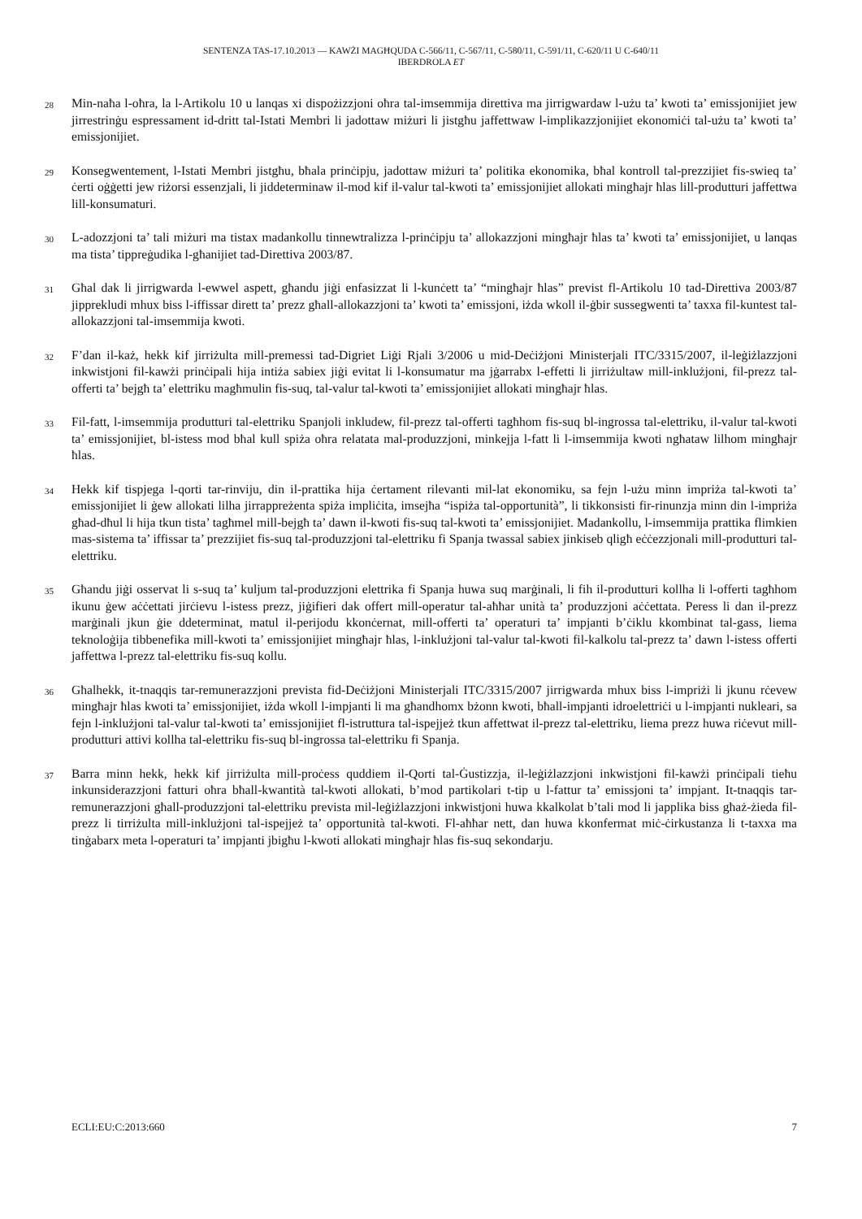SENTENZA TAS-17.10.2013 — KAWŻI MAGĦQUDA C-566/11, C-567/11, C-580/11, C-591/11, C-620/11 U C-640/11
IBERDROLA ET
28
Min-naħa l-oħra, la l-Artikolu 10 u lanqas xi dispożizzjoni oħra tal-imsemmija direttiva ma jirrigwardaw l-użu ta’ kwoti ta’ emissjonijiet jew jirrestrinġu espressament id-dritt tal-Istati Membri li jadottaw miżuri li jistgħu jaffettwaw l-implikazzjonijiet ekonomiċi tal-użu ta’ kwoti ta’ emissjonijiet.
29
Konsegwentement, l-Istati Membri jistgħu, bħala prinċipju, jadottaw miżuri ta’ politika ekonomika, bħal kontroll tal-prezzijiet fis-swieq ta’ ċerti oġġetti jew riżorsi essenzjali, li jiddeterminaw il-mod kif il-valur tal-kwoti ta’ emissjonijiet allokati mingħajr ħlas lill-produtturi jaffettwa lill-konsumaturi.
30
L-adozzjoni ta’ tali miżuri ma tistax madankollu tinnewtralizza l-prinċipju ta’ allokazzjoni mingħajr ħlas ta’ kwoti ta’ emissjonijiet, u lanqas ma tista’ tippreġudika l-għanijiet tad-Direttiva 2003/87.
31
Għal dak li jirrigwarda l-ewwel aspett, għandu jiġi enfasizzat li l-kunċett ta’ “mingħajr ħlas” previst fl-Artikolu 10 tad-Direttiva 2003/87 jipprekludi mhux biss l-iffissar dirett ta’ prezz għall-allokazzjoni ta’ kwoti ta’ emissjoni, iżda wkoll il-ġbir sussegwenti ta’ taxxa fil-kuntest tal-allokazzjoni tal-imsemmija kwoti.
32
F’dan il-każ, hekk kif jirriżulta mill-premessi tad-Digriet Liġi Rjali 3/2006 u mid-Deċiżjoni Ministerjali ITC/3315/2007, il-leġiżlazzjoni inkwistjoni fil-kawżi prinċipali hija intiża sabiex jiġi evitat li l-konsumatur ma jġarrabx l-effetti li jirriżultaw mill-inklużjoni, fil-prezz tal-offerti ta’ bejgħ ta’ elettriku magħmulin fis-suq, tal-valur tal-kwoti ta’ emissjonijiet allokati mingħajr ħlas.
33
Fil-fatt, l-imsemmija produtturi tal-elettriku Spanjoli inkludew, fil-prezz tal-offerti tagħhom fis-suq bl-ingrossa tal-elettriku, il-valur tal-kwoti ta’ emissjonijiet, bl-istess mod bħal kull spiża oħra relatata mal-produzzjoni, minkejja l-fatt li l-imsemmija kwoti ngħataw lilhom mingħajr ħlas.
34
Hekk kif tispjega l-qorti tar-rinviju, din il-prattika hija ċertament rilevanti mil-lat ekonomiku, sa fejn l-użu minn impriża tal-kwoti ta’ emissjonijiet li ġew allokati lilha jirrappreżenta spiża impliċita, imsejħa “ispiża tal-opportunità”, li tikkonsisti fir-rinunzja minn din l-impriża għad-dħul li hija tkun tista’ tagħmel mill-bejgħ ta’ dawn il-kwoti fis-suq tal-kwoti ta’ emissjonijiet. Madankollu, l-imsemmija prattika flimkien mas-sistema ta’ iffissar ta’ prezzijiet fis-suq tal-produzzjoni tal-elettriku fi Spanja twassal sabiex jinkiseb qligħ eċċezzjonali mill-produtturi tal-elettriku.
35
Għandu jiġi osservat li s-suq ta’ kuljum tal-produzzjoni elettrika fi Spanja huwa suq marġinali, li fih il-produtturi kollha li l-offerti tagħhom ikunu ġew aċċettati jirċievu l-istess prezz, jiġifieri dak offert mill-operatur tal-aħħar unità ta’ produzzjoni aċċettata. Peress li dan il-prezz marġinali jkun ġie ddeterminat, matul il-perijodu kkonċernat, mill-offerti ta’ operaturi ta’ impjanti b’ċiklu kkombinat tal-gass, liema teknoloġija tibbenefika mill-kwoti ta’ emissjonijiet mingħajr ħlas, l-inklużjoni tal-valur tal-kwoti fil-kalkolu tal-prezz ta’ dawn l-istess offerti jaffettwa l-prezz tal-elettriku fis-suq kollu.
36
Għalhekk, it-tnaqqis tar-remunerazzjoni prevista fid-Deċiżjoni Ministerjali ITC/3315/2007 jirrigwarda mhux biss l-impriżi li jkunu rċevew mingħajr ħlas kwoti ta’ emissjonijiet, iżda wkoll l-impjanti li ma għandhomx bżonn kwoti, bħall-impjanti idroelettriċi u l-impjanti nukleari, sa fejn l-inklużjoni tal-valur tal-kwoti ta’ emissjonijiet fl-istruttura tal-ispejjeż tkun affettwat il-prezz tal-elettriku, liema prezz huwa riċevut mill-produtturi attivi kollha tal-elettriku fis-suq bl-ingrossa tal-elettriku fi Spanja.
37
Barra minn hekk, hekk kif jirriżulta mill-proċess quddiem il-Qorti tal-Ġustizzja, il-leġiżlazzjoni inkwistjoni fil-kawżi prinċipali tieħu inkunsiderazzjoni fatturi oħra bħall-kwantità tal-kwoti allokati, b’mod partikolari t-tip u l-fattur ta’ emissjoni ta’ impjant. It-tnaqqis tar-remunerazzjoni għall-produzzjoni tal-elettriku prevista mil-leġiżlazzjoni inkwistjoni huwa kkalkolat b’tali mod li japplika biss għaż-żieda fil-prezz li tirriżulta mill-inklużjoni tal-ispejjeż ta’ opportunità tal-kwoti. Fl-aħħar nett, dan huwa kkonfermat miċ-ċirkustanza li t-taxxa ma tinġabarx meta l-operaturi ta’ impjanti jbigħu l-kwoti allokati mingħajr ħlas fis-suq sekondarju.
ECLI:EU:C:2013:660 7